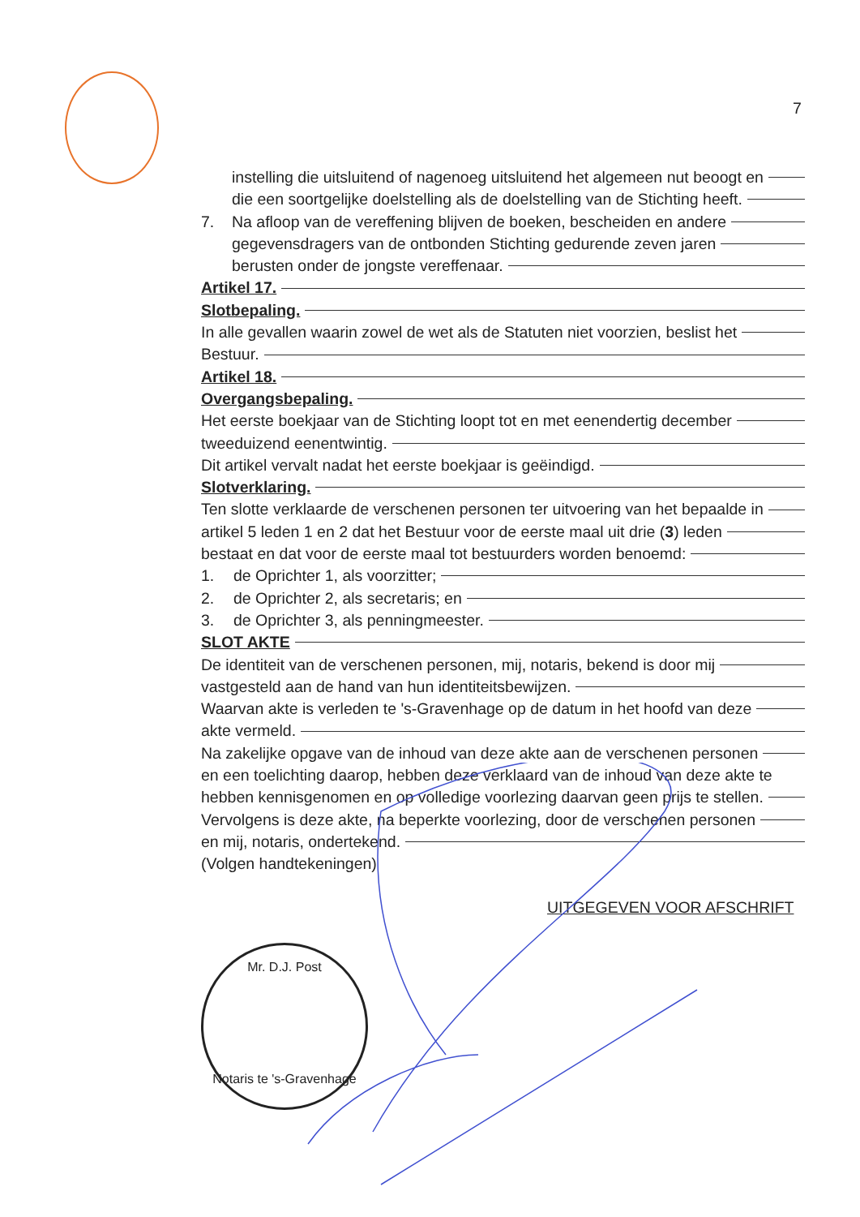7
instelling die uitsluitend of nagenoeg uitsluitend het algemeen nut beoogt en
die een soortgelijke doelstelling als de doelstelling van de Stichting heeft.
7. Na afloop van de vereffening blijven de boeken, bescheiden en andere
gegevensdragers van de ontbonden Stichting gedurende zeven jaren
berusten onder de jongste vereffenaar.
Artikel 17.
Slotbepaling.
In alle gevallen waarin zowel de wet als de Statuten niet voorzien, beslist het
Bestuur.
Artikel 18.
Overgangsbepaling.
Het eerste boekjaar van de Stichting loopt tot en met eenendertig december
tweeduizend eenentwintig.
Dit artikel vervalt nadat het eerste boekjaar is geëindigd.
Slotverklaring.
Ten slotte verklaarde de verschenen personen ter uitvoering van het bepaalde in
artikel 5 leden 1 en 2 dat het Bestuur voor de eerste maal uit drie (3) leden
bestaat en dat voor de eerste maal tot bestuurders worden benoemd:
1. de Oprichter 1, als voorzitter;
2. de Oprichter 2, als secretaris; en
3. de Oprichter 3, als penningmeester.
SLOT AKTE
De identiteit van de verschenen personen, mij, notaris, bekend is door mij
vastgesteld aan de hand van hun identiteitsbewijzen.
Waarvan akte is verleden te 's-Gravenhage op de datum in het hoofd van deze
akte vermeld.
Na zakelijke opgave van de inhoud van deze akte aan de verschenen personen
en een toelichting daarop, hebben deze verklaard van de inhoud van deze akte te
hebben kennisgenomen en op volledige voorlezing daarvan geen prijs te stellen.
Vervolgens is deze akte, na beperkte voorlezing, door de verschenen personen
en mij, notaris, ondertekend.
(Volgen handtekeningen)
UITGEGEVEN VOOR AFSCHRIFT
Mr. D.J. Post
Notaris te 's-Gravenhage